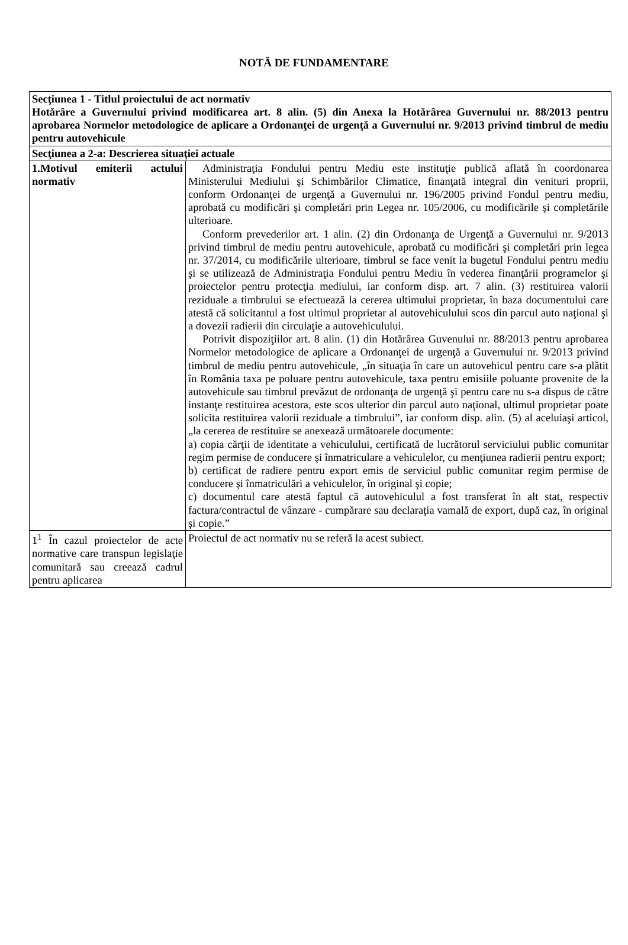NOTĂ DE FUNDAMENTARE
| Secţiunea 1 - Titlul proiectului de act normativ Hotărâre a Guvernului privind modificarea art. 8 alin. (5) din Anexa la Hotărârea Guvernului nr. 88/2013 pentru aprobarea Normelor metodologice de aplicare a Ordonanţei de urgenţă a Guvernului nr. 9/2013 privind timbrul de mediu pentru autovehicule | |
| Secţiunea a 2-a: Descrierea situaţiei actuale | |
| 1.Motivul emiterii actului normativ | Administraţia Fondului pentru Mediu este instituţie publică aflată în coordonarea Ministerului Mediului şi Schimbărilor Climatice, finanţată integral din venituri proprii, conform Ordonanţei de urgenţă a Guvernului nr. 196/2005 privind Fondul pentru mediu, aprobată cu modificări şi completări prin Legea nr. 105/2006, cu modificările şi completările ulterioare. Conform prevederilor art. 1 alin. (2) din Ordonanţa de Urgenţă a Guvernului nr. 9/2013 privind timbrul de mediu pentru autovehicule, aprobată cu modificări şi completări prin legea nr. 37/2014, cu modificările ulterioare, timbrul se face venit la bugetul Fondului pentru mediu şi se utilizează de Administraţia Fondului pentru Mediu în vederea finanţării programelor şi proiectelor pentru protecţia mediului, iar conform disp. art. 7 alin. (3) restituirea valorii reziduale a timbrului se efectuează la cererea ultimului proprietar, în baza documentului care atestă că solicitantul a fost ultimul proprietar al autovehiculului scos din parcul auto naţional şi a dovezii radierii din circulaţie a autovehiculului. Potrivit dispoziţiilor art. 8 alin. (1) din Hotărârea Guvenului nr. 88/2013 pentru aprobarea Normelor metodologice de aplicare a Ordonanţei de urgenţă a Guvernului nr. 9/2013 privind timbrul de mediu pentru autovehicule, „în situaţia în care un autovehicul pentru care s-a plătit în România taxa pe poluare pentru autovehicule, taxa pentru emisiile poluante provenite de la autovehicule sau timbrul prevăzut de ordonanţa de urgenţă şi pentru care nu s-a dispus de către instanţe restituirea acestora, este scos ulterior din parcul auto naţional, ultimul proprietar poate solicita restituirea valorii reziduale a timbrului”, iar conform disp. alin. (5) al aceluiaşi articol, „la cererea de restituire se anexează următoarele documente: a) copia cărţii de identitate a vehiculului, certificată de lucrătorul serviciului public comunitar regim permise de conducere şi înmatriculare a vehiculelor, cu menţiunea radierii pentru export; b) certificat de radiere pentru export emis de serviciul public comunitar regim permise de conducere şi înmatriculări a vehiculelor, în original şi copie; c) documentul care atestă faptul că autovehiculul a fost transferat în alt stat, respectiv factura/contractul de vânzare - cumpărare sau declaraţia vamală de export, după caz, în original şi copie.” |
| 1<sup>1</sup> În cazul proiectelor de acte normative care transpun legislaţie comunitară sau creează cadrul pentru aplicarea | Proiectul de act normativ nu se referă la acest subiect. |